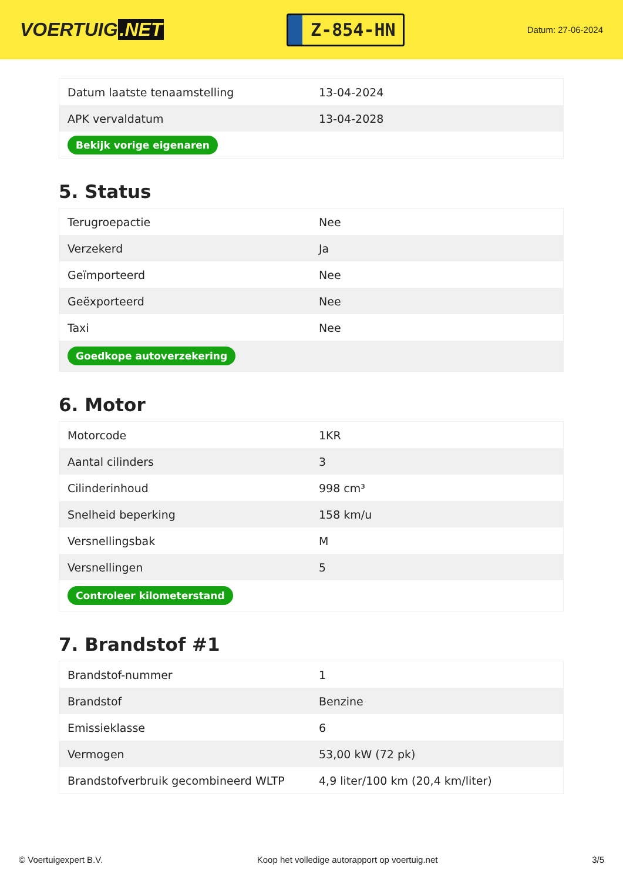VOERTUIG.NET
Z-854-HN
Datum: 27-06-2024
| Datum laatste tenaamstelling | 13-04-2024 |
| APK vervaldatum | 13-04-2028 |
| Bekijk vorige eigenaren | |
5. Status
| Terugroepactie | Nee |
| Verzekerd | Ja |
| Geïmporteerd | Nee |
| Geëxporteerd | Nee |
| Taxi | Nee |
| Goedkope autoverzekering | |
6. Motor
| Motorcode | 1KR |
| Aantal cilinders | 3 |
| Cilinderinhoud | 998 cm³ |
| Snelheid beperking | 158 km/u |
| Versnellingsbak | M |
| Versnellingen | 5 |
| Controleer kilometerstand | |
7. Brandstof #1
| Brandstof-nummer | 1 |
| Brandstof | Benzine |
| Emissieklasse | 6 |
| Vermogen | 53,00 kW (72 pk) |
| Brandstofverbruik gecombineerd WLTP | 4,9 liter/100 km (20,4 km/liter) |
© Voertuigexpert B.V. Koop het volledige autorapport op voertuig.net 3/5